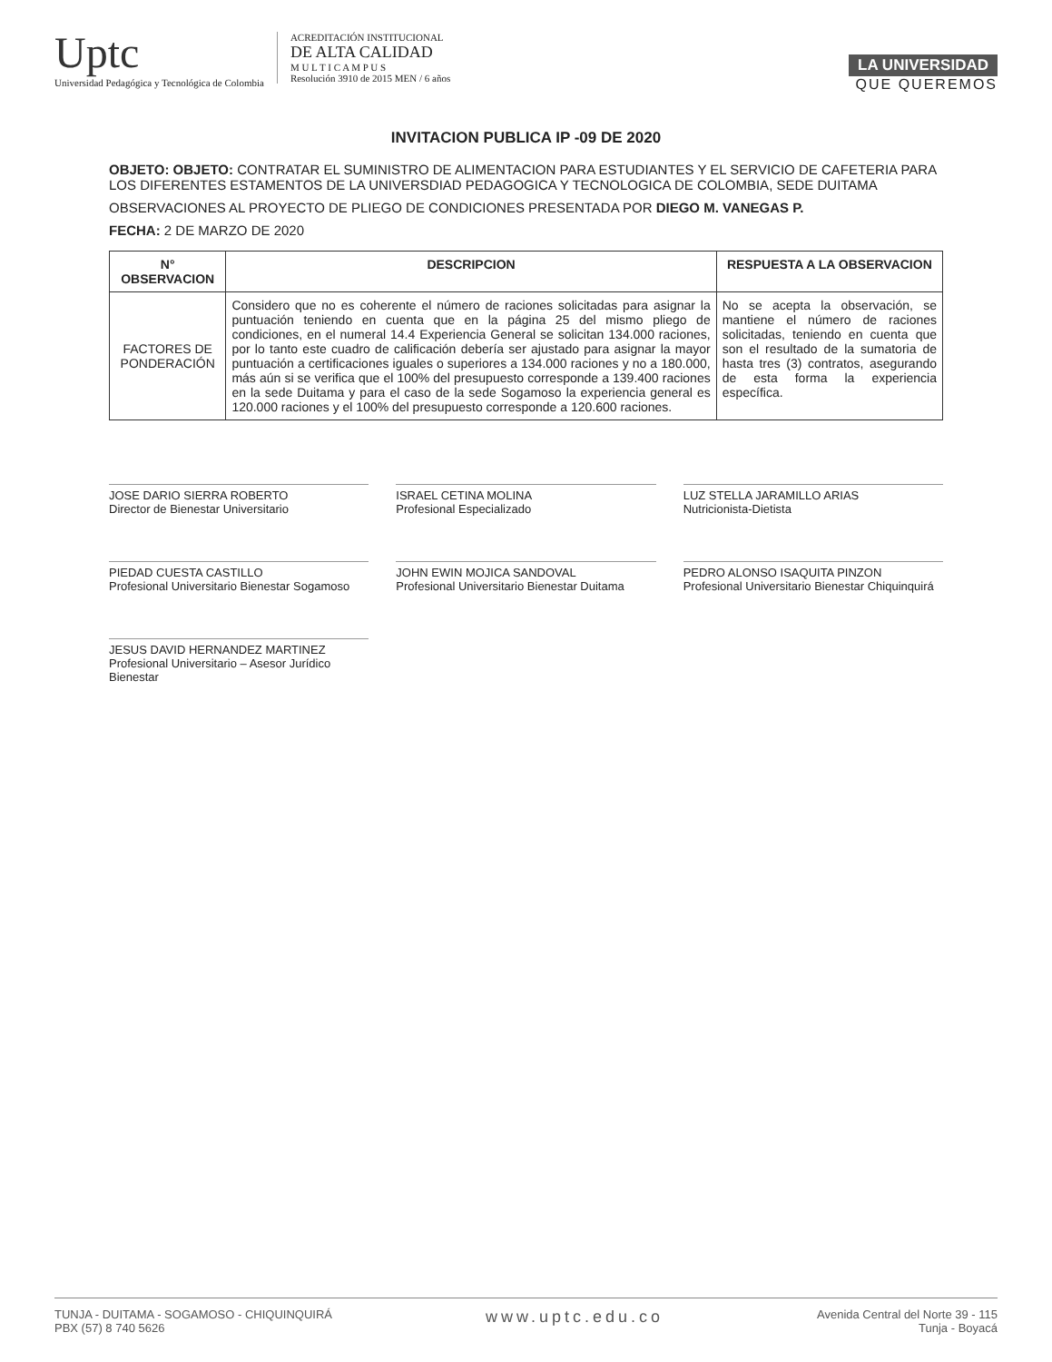Uptc
Universidad Pedagógica y Tecnológica de Colombia
ACREDITACIÓN INSTITUCIONAL
DE ALTA CALIDAD
M U L T I C A M P U S
Resolución 3910 de 2015 MEN / 6 años
LA UNIVERSIDAD
QUE QUEREMOS
INVITACION PUBLICA IP -09 DE 2020
OBJETO: OBJETO: CONTRATAR EL SUMINISTRO DE ALIMENTACION PARA ESTUDIANTES Y EL SERVICIO DE CAFETERIA PARA LOS DIFERENTES ESTAMENTOS DE LA UNIVERSDIAD PEDAGOGICA Y TECNOLOGICA DE COLOMBIA, SEDE DUITAMA
OBSERVACIONES AL PROYECTO DE PLIEGO DE CONDICIONES PRESENTADA POR DIEGO M. VANEGAS P.
FECHA: 2 DE MARZO DE 2020
| N° OBSERVACION | DESCRIPCION | RESPUESTA A LA OBSERVACION |
| --- | --- | --- |
| FACTORES DE PONDERACIÓN | Considero que no es coherente el número de raciones solicitadas para asignar la puntuación teniendo en cuenta que en la página 25 del mismo pliego de condiciones, en el numeral 14.4 Experiencia General se solicitan 134.000 raciones, por lo tanto este cuadro de calificación debería ser ajustado para asignar la mayor puntuación a certificaciones iguales o superiores a 134.000 raciones y no a 180.000, más aún si se verifica que el 100% del presupuesto corresponde a 139.400 raciones en la sede Duitama y para el caso de la sede Sogamoso la experiencia general es 120.000 raciones y el 100% del presupuesto corresponde a 120.600 raciones. | No se acepta la observación, se mantiene el número de raciones solicitadas, teniendo en cuenta que son el resultado de la sumatoria de hasta tres (3) contratos, asegurando de esta forma la experiencia específica. |
JOSE DARIO SIERRA ROBERTO
Director de Bienestar Universitario
ISRAEL CETINA MOLINA
Profesional Especializado
LUZ STELLA JARAMILLO ARIAS
Nutricionista-Dietista
PIEDAD CUESTA CASTILLO
Profesional Universitario Bienestar Sogamoso
JOHN EWIN MOJICA SANDOVAL
Profesional Universitario Bienestar Duitama
PEDRO ALONSO ISAQUITA PINZON
Profesional Universitario Bienestar Chiquinquirá
JESUS DAVID HERNANDEZ MARTINEZ
Profesional Universitario – Asesor Jurídico Bienestar
TUNJA - DUITAMA - SOGAMOSO - CHIQUINQUIRÁ
PBX (57) 8 740 5626
www.uptc.edu.co
Avenida Central del Norte 39 - 115
Tunja - Boyacá